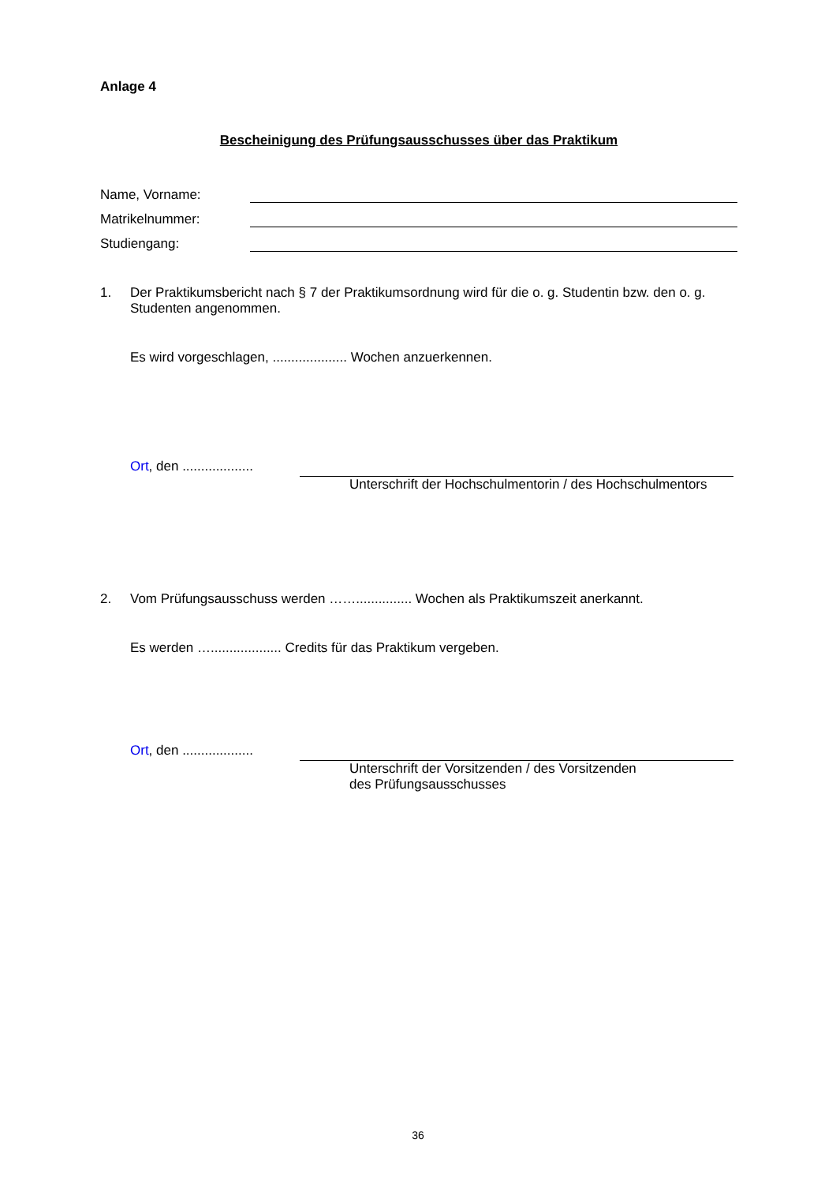Anlage 4
Bescheinigung des Prüfungsausschusses über das Praktikum
Name, Vorname:
Matrikelnummer:
Studiengang:
1. Der Praktikumsbericht nach § 7 der Praktikumsordnung wird für die o. g. Studentin bzw. den o. g. Studenten angenommen.
Es wird vorgeschlagen, .................... Wochen anzuerkennen.
Ort, den ...................
Unterschrift der Hochschulmentorin / des Hochschulmentors
2. Vom Prüfungsausschuss werden ……............... Wochen als Praktikumszeit anerkannt.
Es werden …................... Credits für das Praktikum vergeben.
Ort, den ...................
Unterschrift der Vorsitzenden / des Vorsitzenden
des Prüfungsausschusses
36